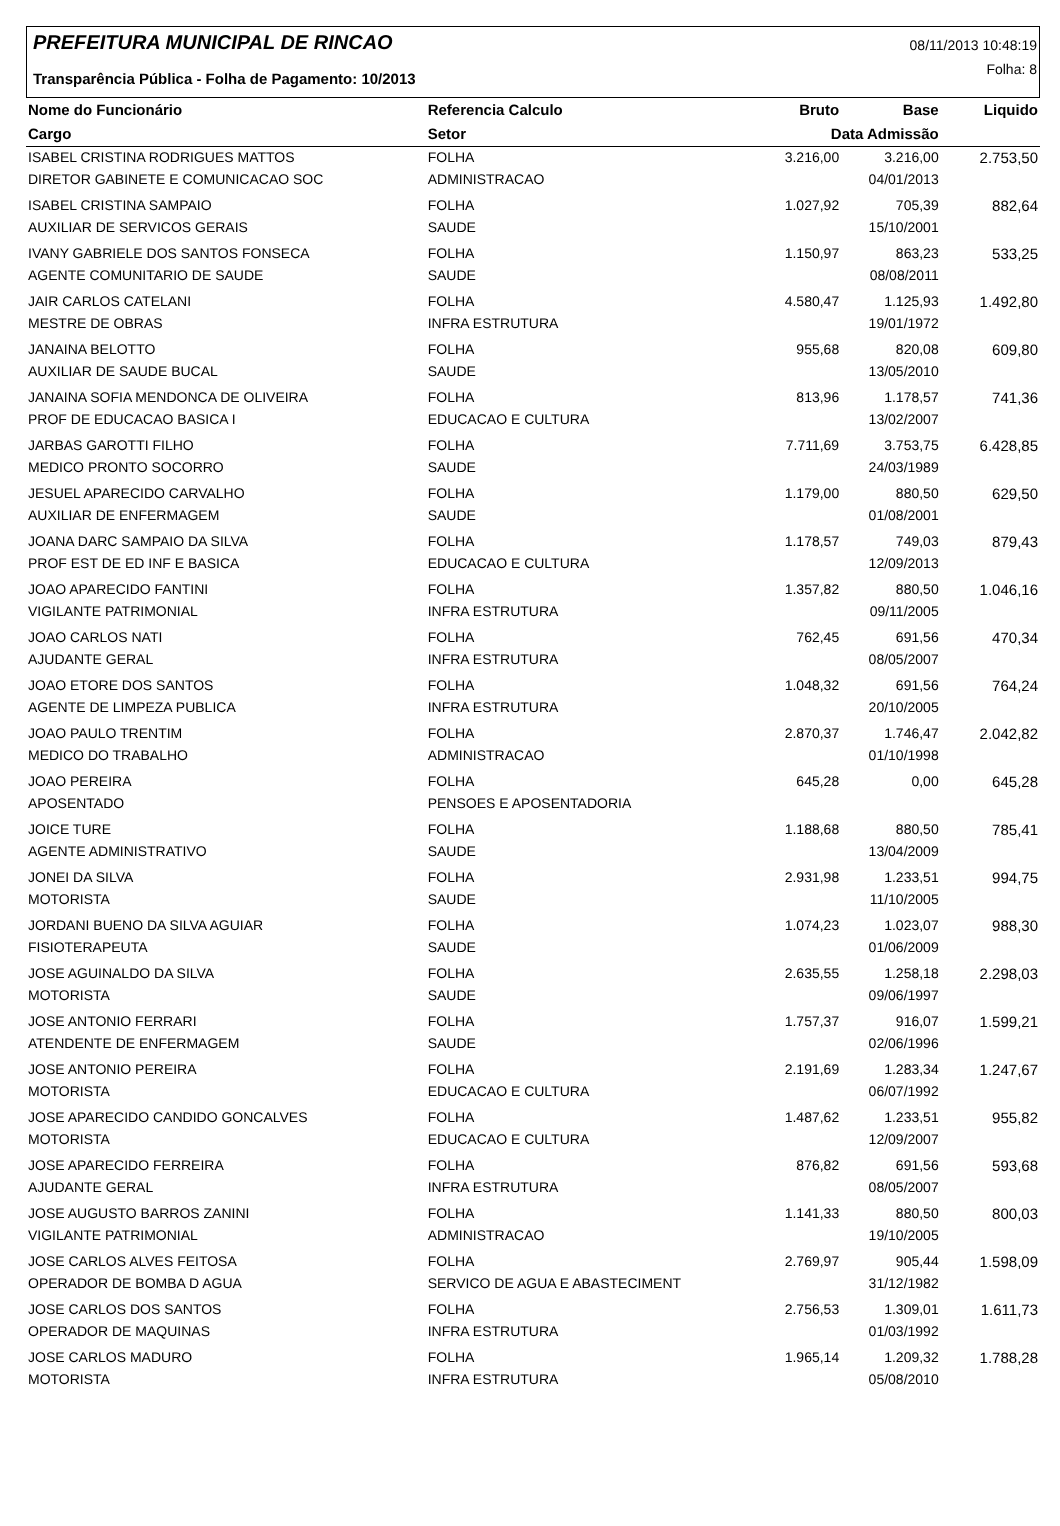PREFEITURA MUNICIPAL DE RINCAO
08/11/2013 10:48:19
Folha: 8
Transparência Pública - Folha de Pagamento: 10/2013
| Nome do Funcionário | Referencia Calculo | Bruto | Base | Liquido |
| --- | --- | --- | --- | --- |
| Cargo | Setor | Data Admissão | | |
| ISABEL CRISTINA RODRIGUES MATTOS | FOLHA | 3.216,00 | 3.216,00 | 2.753,50 |
| DIRETOR GABINETE E COMUNICACAO SOC | ADMINISTRACAO | | 04/01/2013 | |
| ISABEL CRISTINA SAMPAIO | FOLHA | 1.027,92 | 705,39 | 882,64 |
| AUXILIAR DE SERVICOS GERAIS | SAUDE | | 15/10/2001 | |
| IVANY GABRIELE DOS SANTOS FONSECA | FOLHA | 1.150,97 | 863,23 | 533,25 |
| AGENTE COMUNITARIO DE SAUDE | SAUDE | | 08/08/2011 | |
| JAIR CARLOS CATELANI | FOLHA | 4.580,47 | 1.125,93 | 1.492,80 |
| MESTRE DE OBRAS | INFRA ESTRUTURA | | 19/01/1972 | |
| JANAINA BELOTTO | FOLHA | 955,68 | 820,08 | 609,80 |
| AUXILIAR DE SAUDE BUCAL | SAUDE | | 13/05/2010 | |
| JANAINA SOFIA MENDONCA DE OLIVEIRA | FOLHA | 813,96 | 1.178,57 | 741,36 |
| PROF DE EDUCACAO BASICA I | EDUCACAO E CULTURA | | 13/02/2007 | |
| JARBAS GAROTTI FILHO | FOLHA | 7.711,69 | 3.753,75 | 6.428,85 |
| MEDICO PRONTO SOCORRO | SAUDE | | 24/03/1989 | |
| JESUEL APARECIDO CARVALHO | FOLHA | 1.179,00 | 880,50 | 629,50 |
| AUXILIAR DE ENFERMAGEM | SAUDE | | 01/08/2001 | |
| JOANA DARC SAMPAIO DA SILVA | FOLHA | 1.178,57 | 749,03 | 879,43 |
| PROF EST DE ED INF E BASICA | EDUCACAO E CULTURA | | 12/09/2013 | |
| JOAO APARECIDO FANTINI | FOLHA | 1.357,82 | 880,50 | 1.046,16 |
| VIGILANTE PATRIMONIAL | INFRA ESTRUTURA | | 09/11/2005 | |
| JOAO CARLOS NATI | FOLHA | 762,45 | 691,56 | 470,34 |
| AJUDANTE GERAL | INFRA ESTRUTURA | | 08/05/2007 | |
| JOAO ETORE DOS SANTOS | FOLHA | 1.048,32 | 691,56 | 764,24 |
| AGENTE DE LIMPEZA PUBLICA | INFRA ESTRUTURA | | 20/10/2005 | |
| JOAO PAULO TRENTIM | FOLHA | 2.870,37 | 1.746,47 | 2.042,82 |
| MEDICO DO TRABALHO | ADMINISTRACAO | | 01/10/1998 | |
| JOAO PEREIRA | FOLHA | 645,28 | 0,00 | 645,28 |
| APOSENTADO | PENSOES E APOSENTADORIA | | | |
| JOICE TURE | FOLHA | 1.188,68 | 880,50 | 785,41 |
| AGENTE ADMINISTRATIVO | SAUDE | | 13/04/2009 | |
| JONEI DA SILVA | FOLHA | 2.931,98 | 1.233,51 | 994,75 |
| MOTORISTA | SAUDE | | 11/10/2005 | |
| JORDANI BUENO DA SILVA AGUIAR | FOLHA | 1.074,23 | 1.023,07 | 988,30 |
| FISIOTERAPEUTA | SAUDE | | 01/06/2009 | |
| JOSE AGUINALDO DA SILVA | FOLHA | 2.635,55 | 1.258,18 | 2.298,03 |
| MOTORISTA | SAUDE | | 09/06/1997 | |
| JOSE ANTONIO FERRARI | FOLHA | 1.757,37 | 916,07 | 1.599,21 |
| ATENDENTE DE ENFERMAGEM | SAUDE | | 02/06/1996 | |
| JOSE ANTONIO PEREIRA | FOLHA | 2.191,69 | 1.283,34 | 1.247,67 |
| MOTORISTA | EDUCACAO E CULTURA | | 06/07/1992 | |
| JOSE APARECIDO CANDIDO GONCALVES | FOLHA | 1.487,62 | 1.233,51 | 955,82 |
| MOTORISTA | EDUCACAO E CULTURA | | 12/09/2007 | |
| JOSE APARECIDO FERREIRA | FOLHA | 876,82 | 691,56 | 593,68 |
| AJUDANTE GERAL | INFRA ESTRUTURA | | 08/05/2007 | |
| JOSE AUGUSTO BARROS ZANINI | FOLHA | 1.141,33 | 880,50 | 800,03 |
| VIGILANTE PATRIMONIAL | ADMINISTRACAO | | 19/10/2005 | |
| JOSE CARLOS ALVES FEITOSA | FOLHA | 2.769,97 | 905,44 | 1.598,09 |
| OPERADOR DE BOMBA D AGUA | SERVICO DE AGUA E ABASTECIMENT | | 31/12/1982 | |
| JOSE CARLOS DOS SANTOS | FOLHA | 2.756,53 | 1.309,01 | 1.611,73 |
| OPERADOR DE MAQUINAS | INFRA ESTRUTURA | | 01/03/1992 | |
| JOSE CARLOS MADURO | FOLHA | 1.965,14 | 1.209,32 | 1.788,28 |
| MOTORISTA | INFRA ESTRUTURA | | 05/08/2010 | |